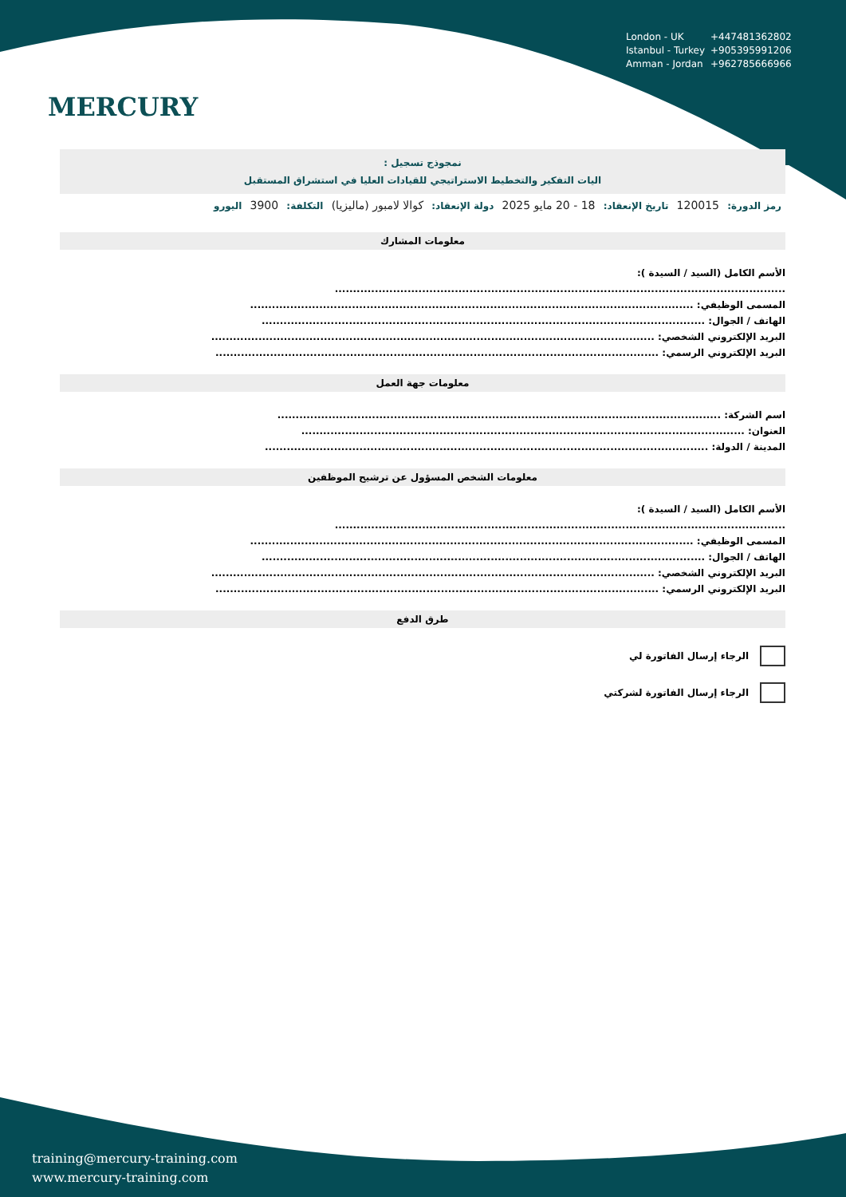London - UK +447481362802
Istanbul - Turkey +905395991206
Amman - Jordan +962785666966
MERCURY
نمجوذج تسجيل :
اليات التفكير والتخطيط الاستراتيجي للقيادات العليا في استشراق المستقبل
رمز الدورة: 120015 تاريخ الإنعقاد: 18 - 20 مايو 2025 دولة الإنعقاد: كوالا لامبور (ماليزيا) التكلفة: 3900 اليورو
معلومات المشارك
الأسم الكامل (السيد / السيدة ):
............................................................................................................................
المسمى الوظيفي: ..........................................................................................................................
الهاتف / الجوال: ..........................................................................................................................
البريد الإلكتروني الشخصي: ..........................................................................................................................
البريد الإلكتروني الرسمي: ..........................................................................................................................
معلومات جهة العمل
اسم الشركة: ..........................................................................................................................
العنوان: ..........................................................................................................................
المدينة / الدولة: ..........................................................................................................................
معلومات الشخص المسؤول عن ترشيح الموظفين
الأسم الكامل (السيد / السيدة ):
............................................................................................................................
المسمى الوظيفي: ..........................................................................................................................
الهاتف / الجوال: ..........................................................................................................................
البريد الإلكتروني الشخصي: ..........................................................................................................................
البريد الإلكتروني الرسمي: ..........................................................................................................................
طرق الدفع
الرجاء إرسال الفاتورة لي
الرجاء إرسال الفاتورة لشركتي
training@mercury-training.com
www.mercury-training.com